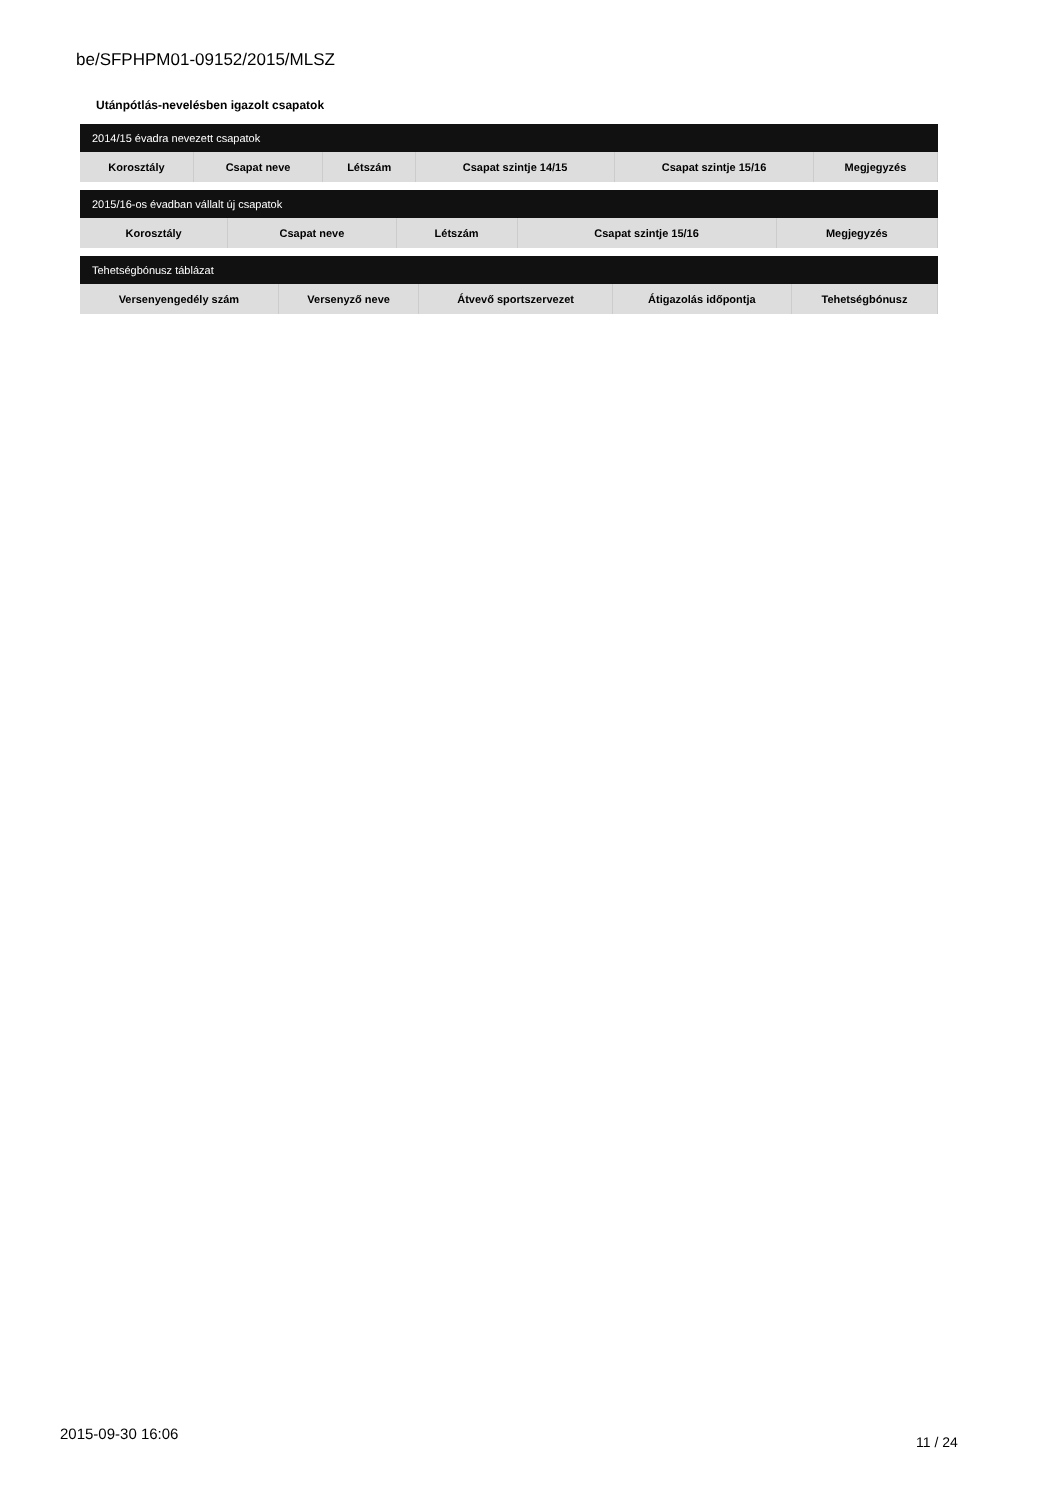be/SFPHPM01-09152/2015/MLSZ
Utánpótlás-nevelésben igazolt csapatok
| 2014/15 évadra nevezett csapatok | | | | | |
| --- | --- | --- | --- | --- | --- |
| Korosztály | Csapat neve | Létszám | Csapat szintje 14/15 | Csapat szintje 15/16 | Megjegyzés |
| 2015/16-os évadban vállalt új csapatok | | | | |
| --- | --- | --- | --- | --- |
| Korosztály | Csapat neve | Létszám | Csapat szintje 15/16 | Megjegyzés |
| Tehetségbónusz táblázat | | | | |
| --- | --- | --- | --- | --- |
| Versenyengedély szám | Versenyző neve | Átvevő sportszervezet | Átigazolás időpontja | Tehetségbónusz |
2015-09-30 16:06 11 / 24